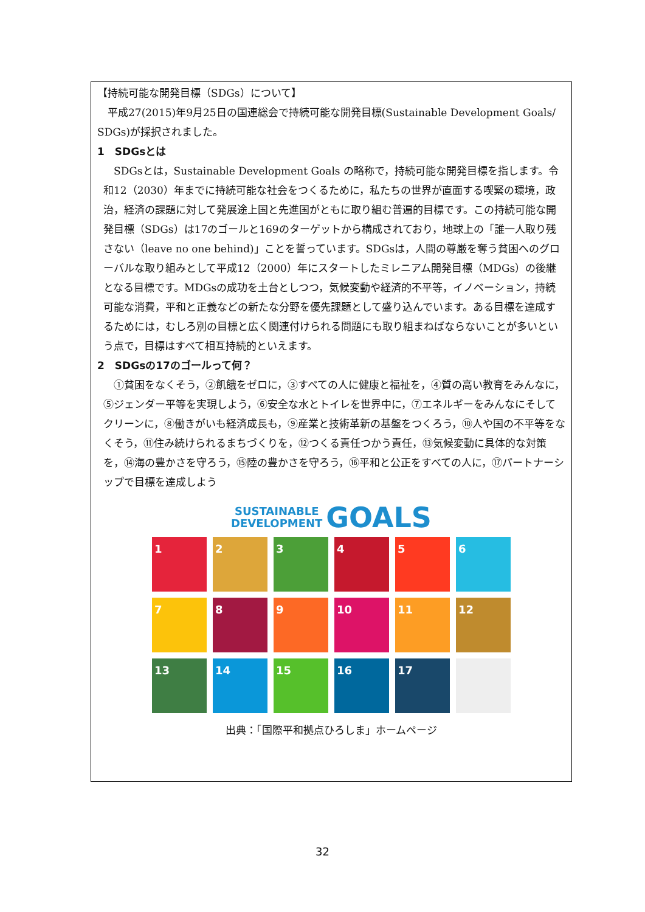【持続可能な開発目標（SDGs）について】
平成27(2015)年9月25日の国連総会で持続可能な開発目標(Sustainable Development Goals/ SDGs)が採択されました。
1　SDGsとは
SDGsとは，Sustainable Development Goals の略称で，持続可能な開発目標を指します。令和12（2030）年までに持続可能な社会をつくるために，私たちの世界が直面する喫緊の環境，政治，経済の課題に対して発展途上国と先進国がともに取り組む普遍的目標です。この持続可能な開発目標（SDGs）は17のゴールと169のターゲットから構成されており，地球上の「誰一人取り残さない（leave no one behind)」ことを誓っています。SDGsは，人間の尊厳を奪う貧困へのグローバルな取り組みとして平成12（2000）年にスタートしたミレニアム開発目標（MDGs）の後継となる目標です。MDGsの成功を土台としつつ，気候変動や経済的不平等，イノベーション，持続可能な消費，平和と正義などの新たな分野を優先課題として盛り込んでいます。ある目標を達成するためには，むしろ別の目標と広く関連付けられる問題にも取り組まねばならないことが多いという点で，目標はすべて相互持続的といえます。
2　SDGsの17のゴールって何？
①貧困をなくそう，②飢餓をゼロに，③すべての人に健康と福祉を，④質の高い教育をみんなに，⑤ジェンダー平等を実現しよう，⑥安全な水とトイレを世界中に，⑦エネルギーをみんなにそしてクリーンに，⑧働きがいも経済成長も，⑨産業と技術革新の基盤をつくろう，⑩人や国の不平等をなくそう，⑪住み続けられるまちづくりを，⑫つくる責任つかう責任，⑬気候変動に具体的な対策を，⑭海の豊かさを守ろう，⑮陸の豊かさを守ろう，⑯平和と公正をすべての人に，⑰パートナーシップで目標を達成しよう
SUSTAINABLE
DEVELOPMENT GOALS
1
2
3
4
5
6
7
8
9
10
11
12
13
14
15
16
17
出典：「国際平和拠点ひろしま」ホームページ
32